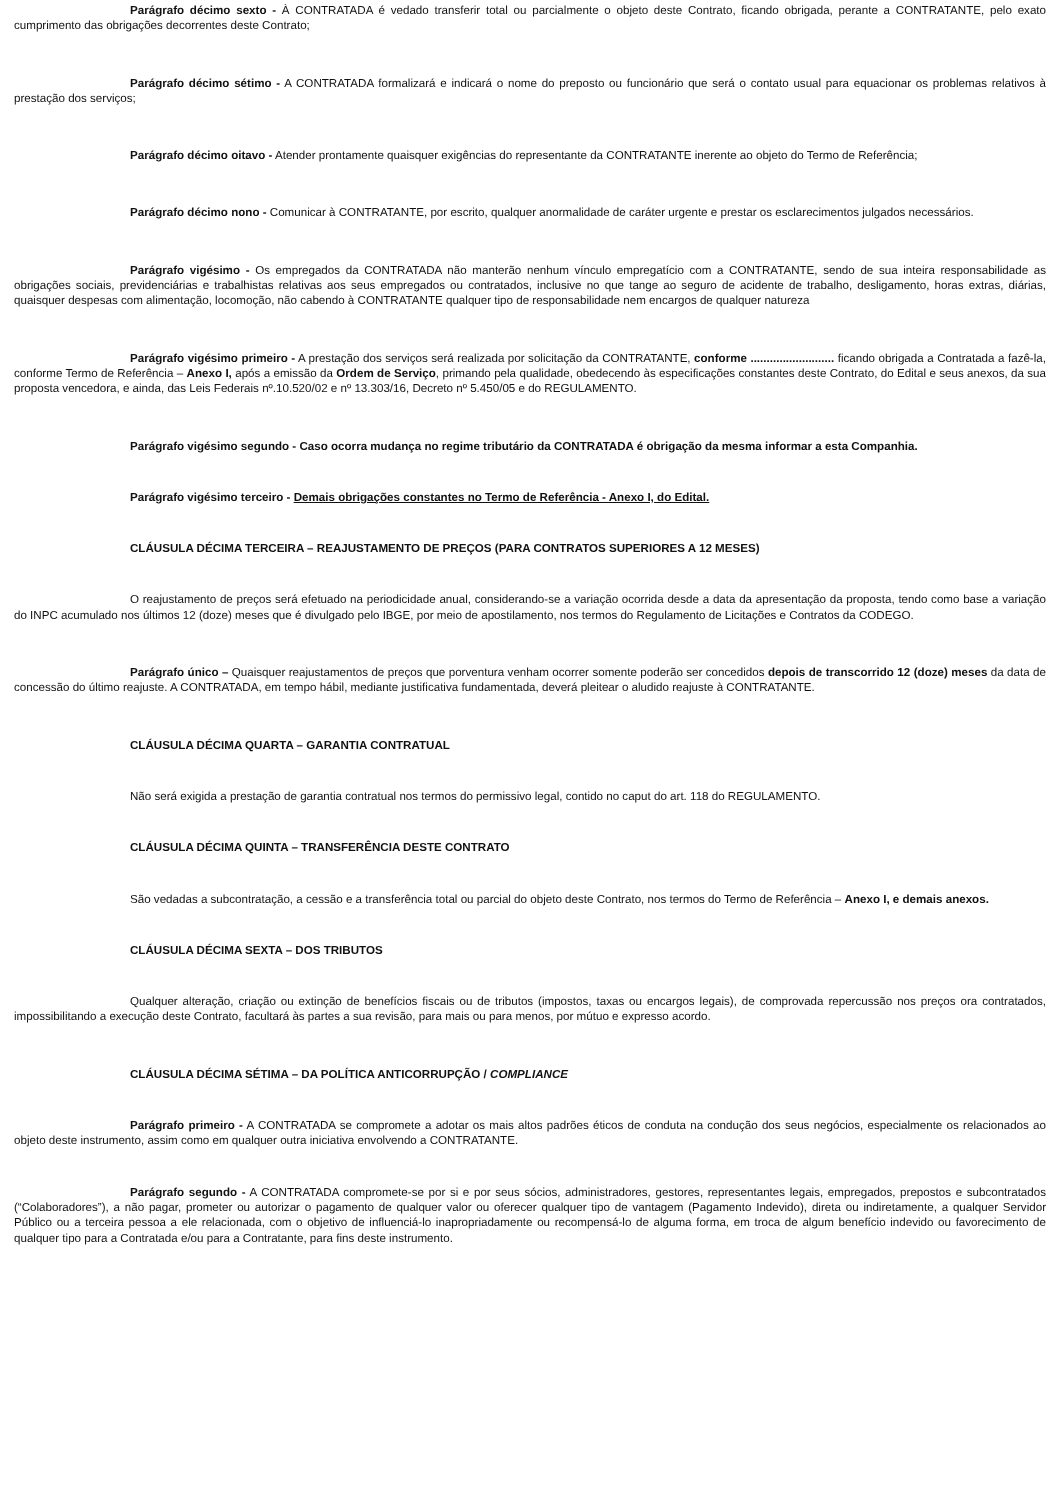Parágrafo décimo sexto - À CONTRATADA é vedado transferir total ou parcialmente o objeto deste Contrato, ficando obrigada, perante a CONTRATANTE, pelo exato cumprimento das obrigações decorrentes deste Contrato;
Parágrafo décimo sétimo - A CONTRATADA formalizará e indicará o nome do preposto ou funcionário que será o contato usual para equacionar os problemas relativos à prestação dos serviços;
Parágrafo décimo oitavo - Atender prontamente quaisquer exigências do representante da CONTRATANTE inerente ao objeto do Termo de Referência;
Parágrafo décimo nono - Comunicar à CONTRATANTE, por escrito, qualquer anormalidade de caráter urgente e prestar os esclarecimentos julgados necessários.
Parágrafo vigésimo - Os empregados da CONTRATADA não manterão nenhum vínculo empregatício com a CONTRATANTE, sendo de sua inteira responsabilidade as obrigações sociais, previdenciárias e trabalhistas relativas aos seus empregados ou contratados, inclusive no que tange ao seguro de acidente de trabalho, desligamento, horas extras, diárias, quaisquer despesas com alimentação, locomoção, não cabendo à CONTRATANTE qualquer tipo de responsabilidade nem encargos de qualquer natureza
Parágrafo vigésimo primeiro - A prestação dos serviços será realizada por solicitação da CONTRATANTE, conforme .......................... ficando obrigada a Contratada a fazê-la, conforme Termo de Referência – Anexo I, após a emissão da Ordem de Serviço, primando pela qualidade, obedecendo às especificações constantes deste Contrato, do Edital e seus anexos, da sua proposta vencedora, e ainda, das Leis Federais nº.10.520/02 e nº 13.303/16, Decreto nº 5.450/05 e do REGULAMENTO.
Parágrafo vigésimo segundo - Caso ocorra mudança no regime tributário da CONTRATADA é obrigação da mesma informar a esta Companhia.
Parágrafo vigésimo terceiro - Demais obrigações constantes no Termo de Referência - Anexo I, do Edital.
CLÁUSULA DÉCIMA TERCEIRA – REAJUSTAMENTO DE PREÇOS (PARA CONTRATOS SUPERIORES A 12 MESES)
O reajustamento de preços será efetuado na periodicidade anual, considerando-se a variação ocorrida desde a data da apresentação da proposta, tendo como base a variação do INPC acumulado nos últimos 12 (doze) meses que é divulgado pelo IBGE, por meio de apostilamento, nos termos do Regulamento de Licitações e Contratos da CODEGO.
Parágrafo único – Quaisquer reajustamentos de preços que porventura venham ocorrer somente poderão ser concedidos depois de transcorrido 12 (doze) meses da data de concessão do último reajuste. A CONTRATADA, em tempo hábil, mediante justificativa fundamentada, deverá pleitear o aludido reajuste à CONTRATANTE.
CLÁUSULA DÉCIMA QUARTA – GARANTIA CONTRATUAL
Não será exigida a prestação de garantia contratual nos termos do permissivo legal, contido no caput do art. 118 do REGULAMENTO.
CLÁUSULA DÉCIMA QUINTA – TRANSFERÊNCIA DESTE CONTRATO
São vedadas a subcontratação, a cessão e a transferência total ou parcial do objeto deste Contrato, nos termos do Termo de Referência – Anexo I, e demais anexos.
CLÁUSULA DÉCIMA SEXTA – DOS TRIBUTOS
Qualquer alteração, criação ou extinção de benefícios fiscais ou de tributos (impostos, taxas ou encargos legais), de comprovada repercussão nos preços ora contratados, impossibilitando a execução deste Contrato, facultará às partes a sua revisão, para mais ou para menos, por mútuo e expresso acordo.
CLÁUSULA DÉCIMA SÉTIMA – DA POLÍTICA ANTICORRUPÇÃO / COMPLIANCE
Parágrafo primeiro - A CONTRATADA se compromete a adotar os mais altos padrões éticos de conduta na condução dos seus negócios, especialmente os relacionados ao objeto deste instrumento, assim como em qualquer outra iniciativa envolvendo a CONTRATANTE.
Parágrafo segundo - A CONTRATADA compromete-se por si e por seus sócios, administradores, gestores, representantes legais, empregados, prepostos e subcontratados (“Colaboradores”), a não pagar, prometer ou autorizar o pagamento de qualquer valor ou oferecer qualquer tipo de vantagem (Pagamento Indevido), direta ou indiretamente, a qualquer Servidor Público ou a terceira pessoa a ele relacionada, com o objetivo de influenciá-lo inapropriadamente ou recompensá-lo de alguma forma, em troca de algum benefício indevido ou favorecimento de qualquer tipo para a Contratada e/ou para a Contratante, para fins deste instrumento.